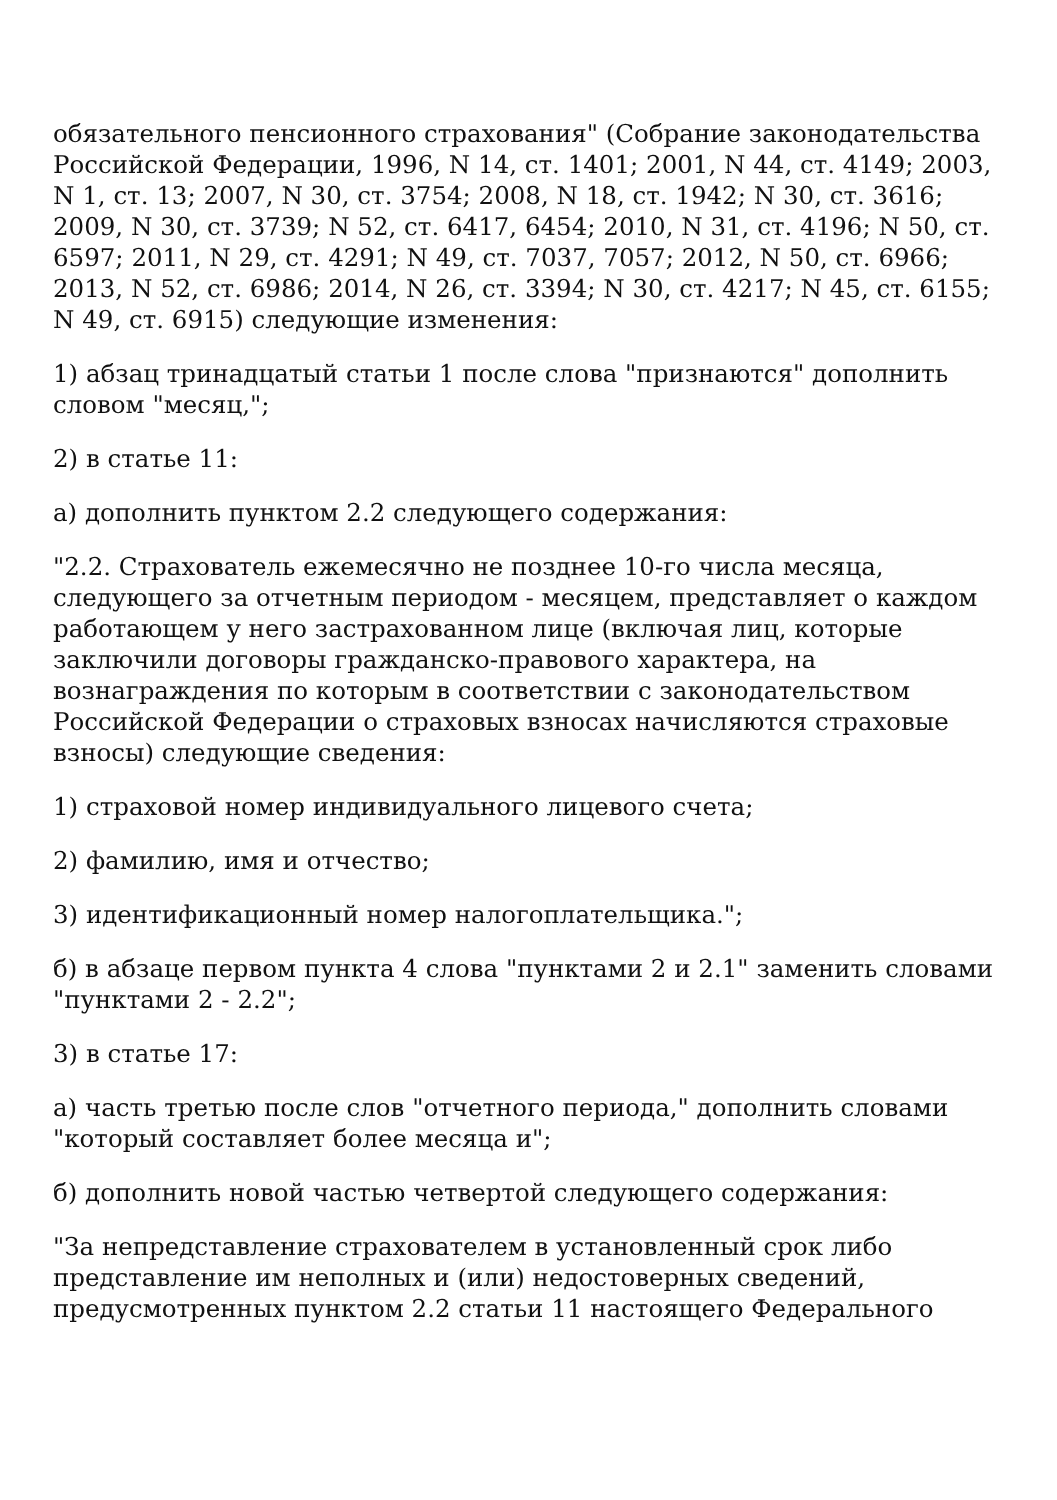обязательного пенсионного страхования" (Собрание законодательства Российской Федерации, 1996, N 14, ст. 1401; 2001, N 44, ст. 4149; 2003, N 1, ст. 13; 2007, N 30, ст. 3754; 2008, N 18, ст. 1942; N 30, ст. 3616; 2009, N 30, ст. 3739; N 52, ст. 6417, 6454; 2010, N 31, ст. 4196; N 50, ст. 6597; 2011, N 29, ст. 4291; N 49, ст. 7037, 7057; 2012, N 50, ст. 6966; 2013, N 52, ст. 6986; 2014, N 26, ст. 3394; N 30, ст. 4217; N 45, ст. 6155; N 49, ст. 6915) следующие изменения:
1) абзац тринадцатый статьи 1 после слова "признаются" дополнить словом "месяц,";
2) в статье 11:
а) дополнить пунктом 2.2 следующего содержания:
"2.2. Страхователь ежемесячно не позднее 10-го числа месяца, следующего за отчетным периодом - месяцем, представляет о каждом работающем у него застрахованном лице (включая лиц, которые заключили договоры гражданско-правового характера, на вознаграждения по которым в соответствии с законодательством Российской Федерации о страховых взносах начисляются страховые взносы) следующие сведения:
1) страховой номер индивидуального лицевого счета;
2) фамилию, имя и отчество;
3) идентификационный номер налогоплательщика.";
б) в абзаце первом пункта 4 слова "пунктами 2 и 2.1" заменить словами "пунктами 2 - 2.2";
3) в статье 17:
а) часть третью после слов "отчетного периода," дополнить словами "который составляет более месяца и";
б) дополнить новой частью четвертой следующего содержания:
"За непредставление страхователем в установленный срок либо представление им неполных и (или) недостоверных сведений, предусмотренных пунктом 2.2 статьи 11 настоящего Федерального